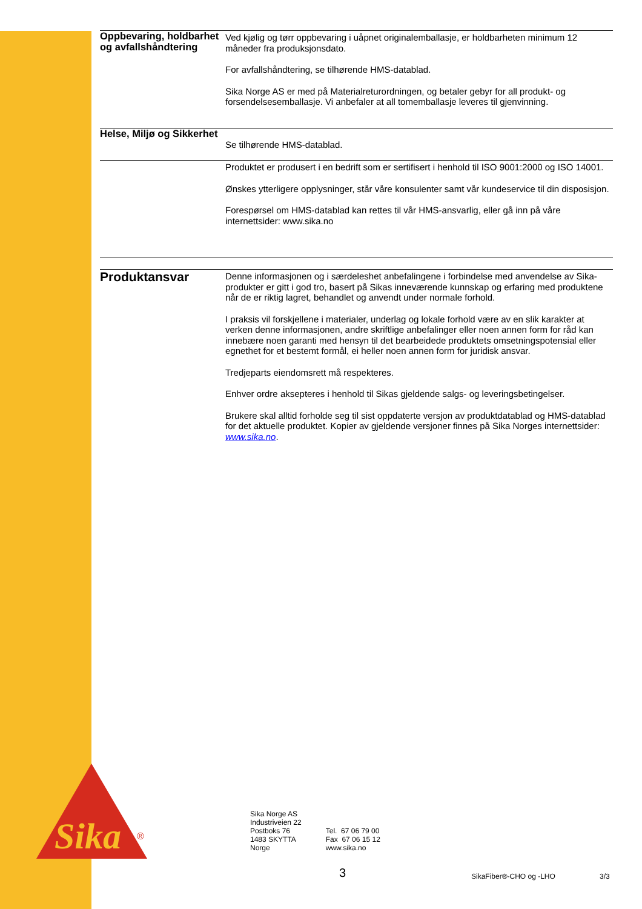Oppbevaring, holdbarhet og avfallshåndtering
Ved kjølig og tørr oppbevaring i uåpnet originalemballasje, er holdbarheten minimum 12 måneder fra produksjonsdato.
For avfallshåndtering, se tilhørende HMS-datablad.
Sika Norge AS er med på Materialreturordningen, og betaler gebyr for all produkt- og forsendelsesemballasje. Vi anbefaler at all tomemballasje leveres til gjenvinning.
Helse, Miljø og Sikkerhet
Se tilhørende HMS-datablad.
Produktet er produsert i en bedrift som er sertifisert i henhold til ISO 9001:2000 og ISO 14001.
Ønskes ytterligere opplysninger, står våre konsulenter samt vår kundeservice til din disposisjon.
Forespørsel om HMS-datablad kan rettes til vår HMS-ansvarlig, eller gå inn på våre internettsider: www.sika.no
Produktansvar
Denne informasjonen og i særdeleshet anbefalingene i forbindelse med anvendelse av Sika-produkter er gitt i god tro, basert på Sikas inneværende kunnskap og erfaring med produktene når de er riktig lagret, behandlet og anvendt under normale forhold.
I praksis vil forskjellene i materialer, underlag og lokale forhold være av en slik karakter at verken denne informasjonen, andre skriftlige anbefalinger eller noen annen form for råd kan innebære noen garanti med hensyn til det bearbeidede produktets omsetningspotensial eller egnethet for et bestemt formål, ei heller noen annen form for juridisk ansvar.
Tredjeparts eiendomsrett må respekteres.
Enhver ordre aksepteres i henhold til Sikas gjeldende salgs- og leveringsbetingelser.
Brukere skal alltid forholde seg til sist oppdaterte versjon av produktdatablad og HMS-datablad for det aktuelle produktet. Kopier av gjeldende versjoner finnes på Sika Norges internettsider: www.sika.no.
Sika
®
Sika Norge AS
Industriveien 22
Postboks 76
1483 SKYTTA
Norge
Tel. 67 06 79 00
Fax 67 06 15 12
www.sika.no
3 SikaFiber®-CHO og -LHO 3/3